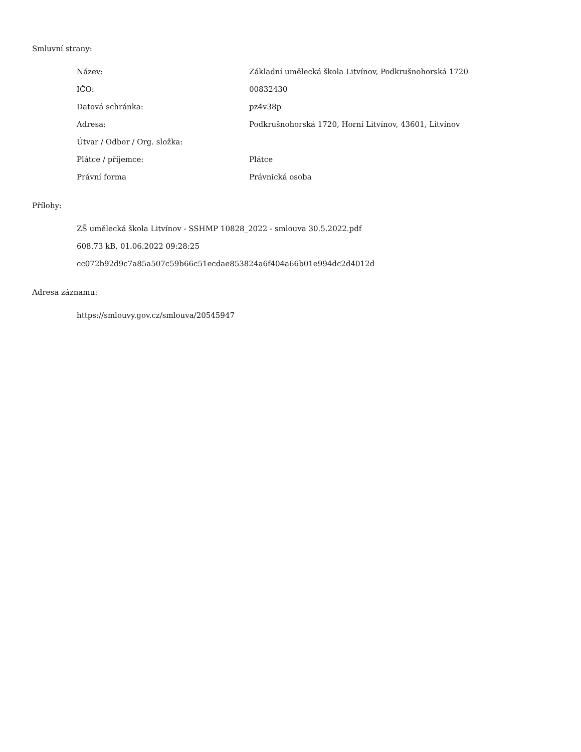Smluvní strany:
| Název: | Základní umělecká škola Litvínov, Podkrušnohorská 1720 |
| IČO: | 00832430 |
| Datová schránka: | pz4v38p |
| Adresa: | Podkrušnohorská 1720, Horní Litvínov, 43601, Litvínov |
| Útvar / Odbor / Org. složka: | |
| Plátce / příjemce: | Plátce |
| Právní forma | Právnická osoba |
Přílohy:
ZŠ umělecká škola Litvínov - SSHMP 10828_2022 - smlouva 30.5.2022.pdf
608.73 kB, 01.06.2022 09:28:25
cc072b92d9c7a85a507c59b66c51ecdae853824a6f404a66b01e994dc2d4012d
Adresa záznamu:
https://smlouvy.gov.cz/smlouva/20545947